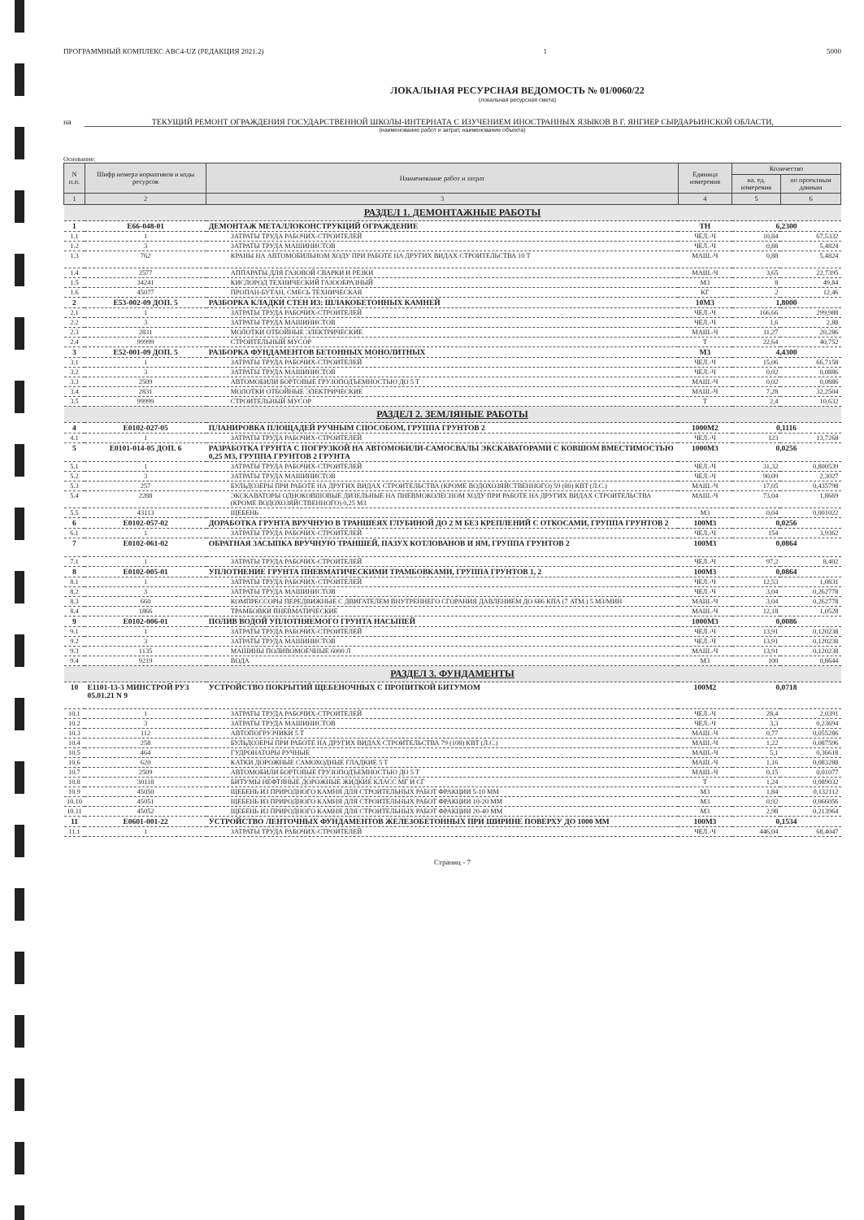ПРОГРАММНЫЙ КОМПЛЕКС АВС4-UZ (РЕДАКЦИЯ 2021.2) 1 5000
ЛОКАЛЬНАЯ РЕСУРСНАЯ ВЕДОМОСТЬ № 01/0060/22
(локальная ресурсная смета)
на ТЕКУЩИЙ РЕМОНТ ОГРАЖДЕНИЯ ГОСУДАРСТВЕННОЙ ШКОЛЫ-ИНТЕРНАТА С ИЗУЧЕНИЕМ ИНОСТРАННЫХ ЯЗЫКОВ В Г. ЯНГИЕР СЫРДАРЬИНСКОЙ ОБЛАСТИ,
(наименование работ и затрат, наименование объекта)
Основание:
| N п.п. | Шифр номера нормативов и коды ресурсов | Наименование работ и затрат | Единица измерения | Количество | |
| --- | --- | --- | --- | --- | --- |
| | | | | на. ед. измерения | по проектным данным |
| 1 | 2 | 3 | 4 | 5 | 6 |
| РАЗДЕЛ 1. ДЕМОНТАЖНЫЕ РАБОТЫ | | | | | |
| 1 | E66-048-01 | ДЕМОНТАЖ МЕТАЛЛОКОНСТРУКЦИЙ ОГРАЖДЕНИЕ | ТН | 6,2300 | |
| 1.1 | 1 | ЗАТРАТЫ ТРУДА РАБОЧИХ-СТРОИТЕЛЕЙ | ЧЕЛ.-Ч | 10,84 | 67,5332 |
| 1.2 | 3 | ЗАТРАТЫ ТРУДА МАШИНИСТОВ | ЧЕЛ.-Ч | 0,88 | 5,4824 |
| 1.3 | 762 | КРАНЫ НА АВТОМОБИЛЬНОМ ХОДУ ПРИ РАБОТЕ НА ДРУГИХ ВИДАХ СТРОИТЕЛЬСТВА 10 Т | МАШ.-Ч | 0,88 | 5,4824 |
| 1.4 | 2577 | АППАРАТЫ ДЛЯ ГАЗОВОЙ СВАРКИ И РЕЗКИ | МАШ.-Ч | 3,65 | 22,7395 |
| 1.5 | 34241 | КИСЛОРОД ТЕХНИЧЕСКИЙ ГАЗООБРАЗНЫЙ | М3 | 8 | 49,84 |
| 1.6 | 45077 | ПРОПАН-БУТАН, СМЕСЬ ТЕХНИЧЕСКАЯ | КГ | 2 | 12,46 |
| 2 | E53-002-09 ДОП. 5 | РАЗБОРКА КЛАДКИ СТЕН ИЗ: ШЛАКОБЕТОННЫХ КАМНЕЙ | 10М3 | 1,8000 | |
| 2.1 | 1 | ЗАТРАТЫ ТРУДА РАБОЧИХ-СТРОИТЕЛЕЙ | ЧЕЛ.-Ч | 166,66 | 299,988 |
| 2.2 | 3 | ЗАТРАТЫ ТРУДА МАШИНИСТОВ | ЧЕЛ.-Ч | 1,6 | 2,88 |
| 2.3 | 2831 | МОЛОТКИ ОТБОЙНЫЕ ЭЛЕКТРИЧЕСКИЕ | МАШ.-Ч | 11,27 | 20,286 |
| 2.4 | 99999 | СТРОИТЕЛЬНЫЙ МУСОР | Т | 22,64 | 40,752 |
| 3 | E52-001-09 ДОП. 5 | РАЗБОРКА ФУНДАМЕНТОВ БЕТОННЫХ МОНОЛИТНЫХ | М3 | 4,4300 | |
| 3.1 | 1 | ЗАТРАТЫ ТРУДА РАБОЧИХ-СТРОИТЕЛЕЙ | ЧЕЛ.-Ч | 15,06 | 66,7158 |
| 3.2 | 3 | ЗАТРАТЫ ТРУДА МАШИНИСТОВ | ЧЕЛ.-Ч | 0,02 | 0,0886 |
| 3.3 | 2509 | АВТОМОБИЛИ БОРТОВЫЕ ГРУЗОПОДЪЕМНОСТЬЮ ДО 5 Т | МАШ.-Ч | 0,02 | 0,0886 |
| 3.4 | 2831 | МОЛОТКИ ОТБОЙНЫЕ ЭЛЕКТРИЧЕСКИЕ | МАШ.-Ч | 7,28 | 32,2504 |
| 3.5 | 99999 | СТРОИТЕЛЬНЫЙ МУСОР | Т | 2,4 | 10,632 |
| РАЗДЕЛ 2. ЗЕМЛЯНЫЕ РАБОТЫ | | | | | |
| 4 | E0102-027-05 | ПЛАНИРОВКА ПЛОЩАДЕЙ РУЧНЫМ СПОСОБОМ, ГРУППА ГРУНТОВ 2 | 1000М2 | 0,1116 | |
| 4.1 | 1 | ЗАТРАТЫ ТРУДА РАБОЧИХ-СТРОИТЕЛЕЙ | ЧЕЛ.-Ч | 123 | 13,7268 |
| 5 | E0101-014-05 ДОП. 6 | РАЗРАБОТКА ГРУНТА С ПОГРУЗКОЙ НА АВТОМОБИЛИ-САМОСВАЛЫ ЭКСКАВАТОРАМИ С КОВШОМ ВМЕСТИМОСТЬЮ 0,25 М3, ГРУППА ГРУНТОВ 2 ГРУНТА | 1000М3 | 0,0256 | |
| 5.1 | 1 | ЗАТРАТЫ ТРУДА РАБОЧИХ-СТРОИТЕЛЕЙ | ЧЕЛ.-Ч | 31,32 | 0,800539 |
| 5.2 | 3 | ЗАТРАТЫ ТРУДА МАШИНИСТОВ | ЧЕЛ.-Ч | 90,09 | 2,3027 |
| 5.3 | 257 | БУЛЬДОЗЕРЫ ПРИ РАБОТЕ НА ДРУГИХ ВИДАХ СТРОИТЕЛЬСТВА (КРОМЕ ВОДОХОЗЯЙСТВЕННОГО) 59 (80) КВТ (Л.С.) | МАШ.-Ч | 17,05 | 0,435798 |
| 5.4 | 2288 | ЭКСКАВАТОРЫ ОДНОКОВШОВЫЕ ДИЗЕЛЬНЫЕ НА ПНЕВМОКОЛЕСНОМ ХОДУ ПРИ РАБОТЕ НА ДРУГИХ ВИДАХ СТРОИТЕЛЬСТВА (КРОМЕ ВОДОХОЗЯЙСТВЕННОГО) 0,25 М3 | МАШ.-Ч | 73,04 | 1,8669 |
| 5.5 | 43113 | ЩЕБЕНЬ | М3 | 0,04 | 0,001022 |
| 6 | E0102-057-02 | ДОРАБОТКА ГРУНТА ВРУЧНУЮ В ТРАНШЕЯХ ГЛУБИНОЙ ДО 2 М БЕЗ КРЕПЛЕНИЙ С ОТКОСАМИ, ГРУППА ГРУНТОВ 2 | 100М3 | 0,0256 | |
| 6.1 | 1 | ЗАТРАТЫ ТРУДА РАБОЧИХ-СТРОИТЕЛЕЙ | ЧЕЛ.-Ч | 154 | 3,9362 |
| 7 | E0102-061-02 | ОБРАТНАЯ ЗАСЫПКА ВРУЧНУЮ ТРАНШЕЙ, ПАЗУХ КОТЛОВАНОВ И ЯМ, ГРУППА ГРУНТОВ 2 | 100М3 | 0,0864 | |
| 7.1 | 1 | ЗАТРАТЫ ТРУДА РАБОЧИХ-СТРОИТЕЛЕЙ | ЧЕЛ.-Ч | 97,2 | 8,402 |
| 8 | E0102-005-01 | УПЛОТНЕНИЕ ГРУНТА ПНЕВМАТИЧЕСКИМИ ТРАМБОВКАМИ, ГРУППА ГРУНТОВ 1, 2 | 100М3 | 0,0864 | |
| 8.1 | 1 | ЗАТРАТЫ ТРУДА РАБОЧИХ-СТРОИТЕЛЕЙ | ЧЕЛ.-Ч | 12,53 | 1,0831 |
| 8.2 | 3 | ЗАТРАТЫ ТРУДА МАШИНИСТОВ | ЧЕЛ.-Ч | 3,04 | 0,262778 |
| 8.3 | 660 | КОМПРЕССОРЫ ПЕРЕДВИЖНЫЕ С ДВИГАТЕЛЕМ ВНУТРЕННЕГО СГОРАНИЯ ДАВЛЕНИЕМ ДО 686 КПА (7 АТМ.) 5 М3/МИН | МАШ.-Ч | 3,04 | 0,262778 |
| 8.4 | 1866 | ТРАМБОВКИ ПНЕВМАТИЧЕСКИЕ | МАШ.-Ч | 12,18 | 1,0528 |
| 9 | E0102-006-01 | ПОЛИВ ВОДОЙ УПЛОТНЯЕМОГО ГРУНТА НАСЫПЕЙ | 1000М3 | 0,0086 | |
| 9.1 | 1 | ЗАТРАТЫ ТРУДА РАБОЧИХ-СТРОИТЕЛЕЙ | ЧЕЛ.-Ч | 13,91 | 0,120238 |
| 9.2 | 3 | ЗАТРАТЫ ТРУДА МАШИНИСТОВ | ЧЕЛ.-Ч | 13,91 | 0,120238 |
| 9.3 | 1135 | МАШИНЫ ПОЛИВОМОЕЧНЫЕ 6000 Л | МАШ.-Ч | 13,91 | 0,120238 |
| 9.4 | 9219 | ВОДА | М3 | 100 | 0,8644 |
| РАЗДЕЛ 3. ФУНДАМЕНТЫ | | | | | |
| 10 | E1101-13-3 МИНСТРОЙ РУЗ 05.01.21 N 9 | УСТРОЙСТВО ПОКРЫТИЙ ЩЕБЕНОЧНЫХ С ПРОПИТКОЙ БИТУМОМ | 100М2 | 0,0718 | |
| 10.1 | 1 | ЗАТРАТЫ ТРУДА РАБОЧИХ-СТРОИТЕЛЕЙ | ЧЕЛ.-Ч | 28,4 | 2,0391 |
| 10.2 | 3 | ЗАТРАТЫ ТРУДА МАШИНИСТОВ | ЧЕЛ.-Ч | 3,3 | 0,23694 |
| 10.3 | 112 | АВТОПОГРУЗЧИКИ 5 Т | МАШ.-Ч | 0,77 | 0,055286 |
| 10.4 | 258 | БУЛЬДОЗЕРЫ ПРИ РАБОТЕ НА ДРУГИХ ВИДАХ СТРОИТЕЛЬСТВА 79 (108) КВТ (Л.С.) | МАШ.-Ч | 1,22 | 0,087596 |
| 10.5 | 464 | ГУДРОНАТОРЫ РУЧНЫЕ | МАШ.-Ч | 5,1 | 0,36618 |
| 10.6 | 620 | КАТКИ ДОРОЖНЫЕ САМОХОДНЫЕ ГЛАДКИЕ 5 Т | МАШ.-Ч | 1,16 | 0,083288 |
| 10.7 | 2509 | АВТОМОБИЛИ БОРТОВЫЕ ГРУЗОПОДЪЕМНОСТЬЮ ДО 5 Т | МАШ.-Ч | 0,15 | 0,01077 |
| 10.8 | 30118 | БИТУМЫ НЕФТЯНЫЕ ДОРОЖНЫЕ ЖИДКИЕ КЛАСС МГ И СГ | Т | 1,24 | 0,089032 |
| 10.9 | 45050 | ЩЕБЕНЬ ИЗ ПРИРОДНОГО КАМНЯ ДЛЯ СТРОИТЕЛЬНЫХ РАБОТ ФРАКЦИИ 5-10 ММ | М3 | 1,84 | 0,132112 |
| 10.10 | 45051 | ЩЕБЕНЬ ИЗ ПРИРОДНОГО КАМНЯ ДЛЯ СТРОИТЕЛЬНЫХ РАБОТ ФРАКЦИИ 10-20 ММ | М3 | 0,92 | 0,066056 |
| 10.11 | 45052 | ЩЕБЕНЬ ИЗ ПРИРОДНОГО КАМНЯ ДЛЯ СТРОИТЕЛЬНЫХ РАБОТ ФРАКЦИИ 20-40 ММ | М3 | 2,98 | 0,213964 |
| 11 | E0601-001-22 | УСТРОЙСТВО ЛЕНТОЧНЫХ ФУНДАМЕНТОВ ЖЕЛЕЗОБЕТОННЫХ ПРИ ШИРИНЕ ПОВЕРХУ ДО 1000 ММ | 100М3 | 0,1534 | |
| 11.1 | 1 | ЗАТРАТЫ ТРУДА РАБОЧИХ-СТРОИТЕЛЕЙ | ЧЕЛ.-Ч | 446,04 | 68,4047 |
Страниц - 7